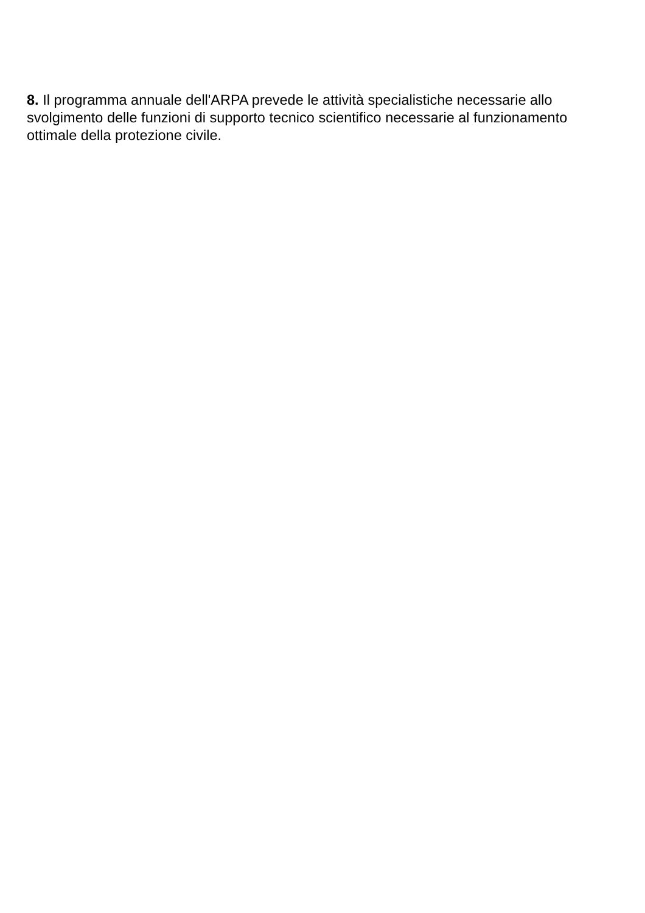8. Il programma annuale dell'ARPA prevede le attività specialistiche necessarie allo svolgimento delle funzioni di supporto tecnico scientifico necessarie al funzionamento ottimale della protezione civile.